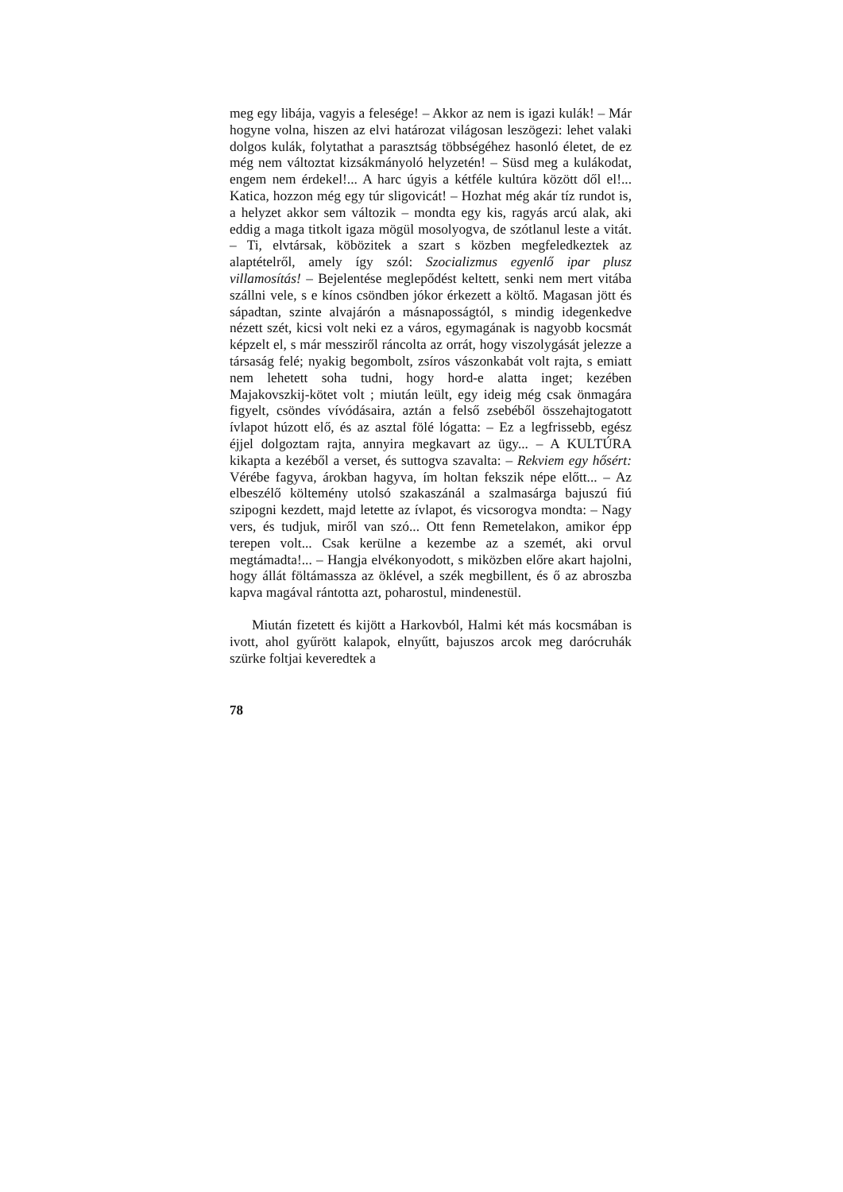meg egy libája, vagyis a felesége! – Akkor az nem is igazi kulák! – Már hogyne volna, hiszen az elvi határo­zat világosan leszögezi: lehet valaki dolgos kulák, folytat­hat a parasztság többségéhez hasonló életet, de ez még nem változtat kizsákmányoló helyzetén! – Süsd meg a kulákodat, engem nem érdekel!... A harc úgyis a kétféle kultúra között dől el!... Katica, hozzon még egy túr sli­govicát! – Hozhat még akár tíz rundot is, a helyzet ak­kor sem változik – mondta egy kis, ragyás arcú alak, aki eddig a maga titkolt igaza mögül mosolyogva, de szót­lanul leste a vitát. – Ti, elvtársak, köbözitek a szart s közben megfeledkeztek az alaptételről, amely így szól: Szocializmus egyenlő ipar plusz villamosítás! – Bejelen­tése meglepődést keltett, senki nem mert vitába szállni vele, s e kínos csöndben jókor érkezett a költő. Magasan jött és sápadtan, szinte alvajárón a másnaposságtól, s mindig idegenkedve nézett szét, kicsi volt neki ez a vá­ros, egymagának is nagyobb kocsmát képzelt el, s már messziről ráncolta az orrát, hogy viszolygását jelezze a társaság felé; nyakig begombolt, zsíros vászonkabát volt rajta, s emiatt nem lehetett soha tudni, hogy hord-e alatta inget; kezében Majakovszkij-kötet volt ; miután leült, egy ideig még csak önmagára figyelt, csöndes vívódásaira, az­tán a felső zsebéből összehajtogatott ívlapot húzott elő, és az asztal fölé lógatta: – Ez a legfrissebb, egész éjjel dolgoztam rajta, annyira megkavart az ügy... – A KUL­TÚRA kikapta a kezéből a verset, és suttogva szavalta: – Rekviem egy hősért: Vérébe fagyva, árokban hagyva, ím holtan fekszik népe előtt... – Az elbeszélő költemény utolsó szakaszánál a szalmasárga bajuszú fiú szipogni kez­dett, majd letette az ívlapot, és vicsorogva mondta: – Nagy vers, és tudjuk, miről van szó... Ott fenn Remete­lakon, amikor épp terepen volt... Csak kerülne a kezembe az a szemét, aki orvul megtámadta!... – Hangja elvé­konyodott, s miközben előre akart hajolni, hogy állát föl­támassza az öklével, a szék megbillent, és ő az abroszba kapva magával rántotta azt, poharostul, mindenestül.
Miután fizetett és kijött a Harkovból, Halmi két más kocsmában is ivott, ahol gyűrött kalapok, elnyűtt, baju­szos arcok meg daróc­ruhák szürke foltjai keveredtek a
78